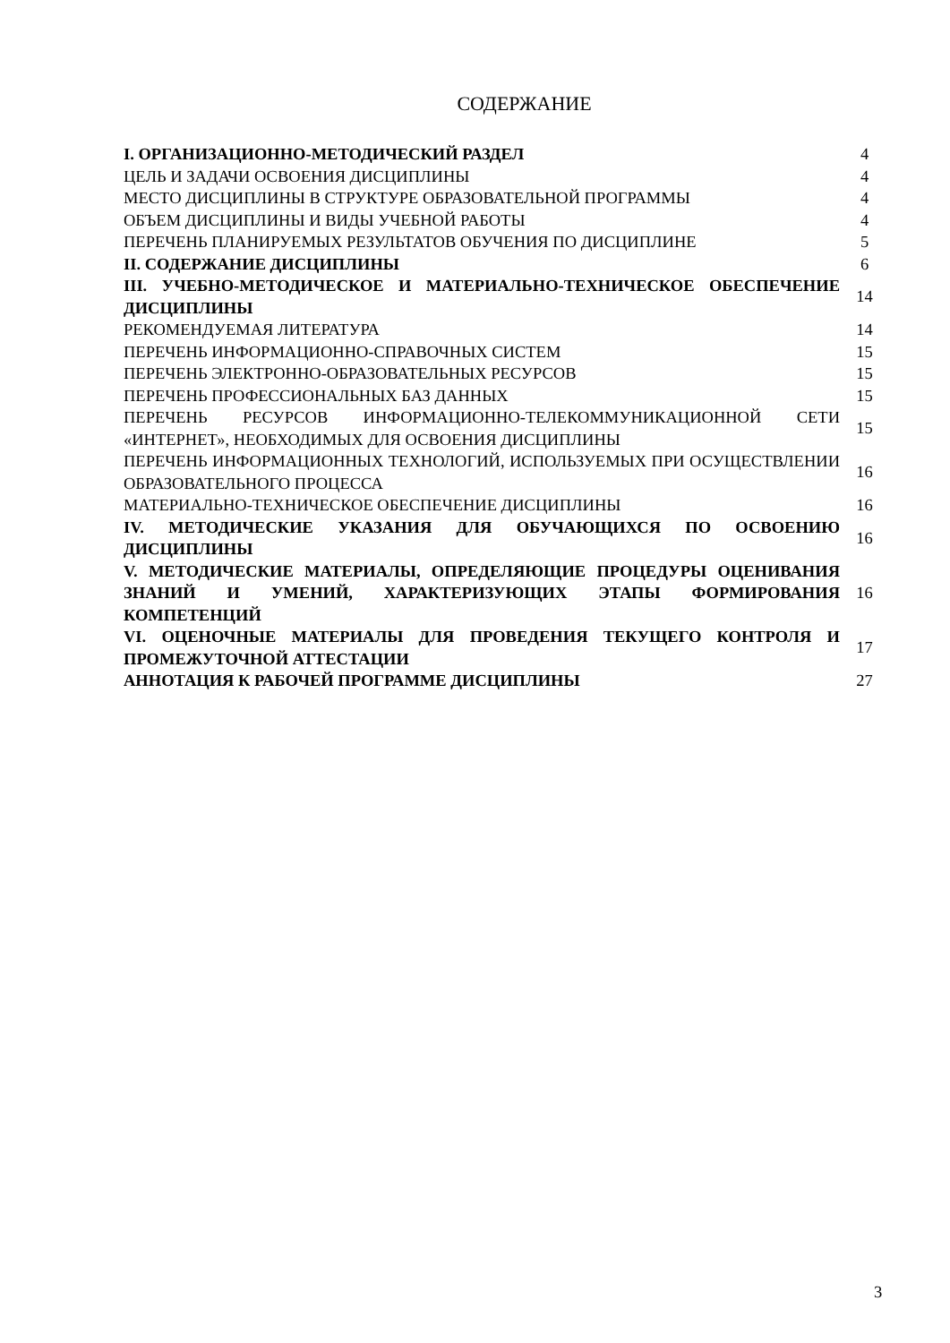СОДЕРЖАНИЕ
| I. ОРГАНИЗАЦИОННО-МЕТОДИЧЕСКИЙ РАЗДЕЛ | 4 |
| ЦЕЛЬ И ЗАДАЧИ ОСВОЕНИЯ ДИСЦИПЛИНЫ | 4 |
| МЕСТО ДИСЦИПЛИНЫ В СТРУКТУРЕ ОБРАЗОВАТЕЛЬНОЙ ПРОГРАММЫ | 4 |
| ОБЪЕМ ДИСЦИПЛИНЫ И ВИДЫ УЧЕБНОЙ РАБОТЫ | 4 |
| ПЕРЕЧЕНЬ ПЛАНИРУЕМЫХ РЕЗУЛЬТАТОВ ОБУЧЕНИЯ ПО ДИСЦИПЛИНЕ | 5 |
| II. СОДЕРЖАНИЕ ДИСЦИПЛИНЫ | 6 |
| III. УЧЕБНО-МЕТОДИЧЕСКОЕ И МАТЕРИАЛЬНО-ТЕХНИЧЕСКОЕ ОБЕСПЕЧЕНИЕ ДИСЦИПЛИНЫ | 14 |
| РЕКОМЕНДУЕМАЯ ЛИТЕРАТУРА | 14 |
| ПЕРЕЧЕНЬ ИНФОРМАЦИОННО-СПРАВОЧНЫХ СИСТЕМ | 15 |
| ПЕРЕЧЕНЬ ЭЛЕКТРОННО-ОБРАЗОВАТЕЛЬНЫХ РЕСУРСОВ | 15 |
| ПЕРЕЧЕНЬ ПРОФЕССИОНАЛЬНЫХ БАЗ ДАННЫХ | 15 |
| ПЕРЕЧЕНЬ РЕСУРСОВ ИНФОРМАЦИОННО-ТЕЛЕКОММУНИКАЦИОННОЙ СЕТИ «ИНТЕРНЕТ», НЕОБХОДИМЫХ ДЛЯ ОСВОЕНИЯ ДИСЦИПЛИНЫ | 15 |
| ПЕРЕЧЕНЬ ИНФОРМАЦИОННЫХ ТЕХНОЛОГИЙ, ИСПОЛЬЗУЕМЫХ ПРИ ОСУЩЕСТВЛЕНИИ ОБРАЗОВАТЕЛЬНОГО ПРОЦЕССА | 16 |
| МАТЕРИАЛЬНО-ТЕХНИЧЕСКОЕ ОБЕСПЕЧЕНИЕ ДИСЦИПЛИНЫ | 16 |
| IV. МЕТОДИЧЕСКИЕ УКАЗАНИЯ ДЛЯ ОБУЧАЮЩИХСЯ ПО ОСВОЕНИЮ ДИСЦИПЛИНЫ | 16 |
| V. МЕТОДИЧЕСКИЕ МАТЕРИАЛЫ, ОПРЕДЕЛЯЮЩИЕ ПРОЦЕДУРЫ ОЦЕНИВАНИЯ ЗНАНИЙ И УМЕНИЙ, ХАРАКТЕРИЗУЮЩИХ ЭТАПЫ ФОРМИРОВАНИЯ КОМПЕТЕНЦИЙ | 16 |
| VI. ОЦЕНОЧНЫЕ МАТЕРИАЛЫ ДЛЯ ПРОВЕДЕНИЯ ТЕКУЩЕГО КОНТРОЛЯ И ПРОМЕЖУТОЧНОЙ АТТЕСТАЦИИ | 17 |
| АННОТАЦИЯ К РАБОЧЕЙ ПРОГРАММЕ ДИСЦИПЛИНЫ | 27 |
3